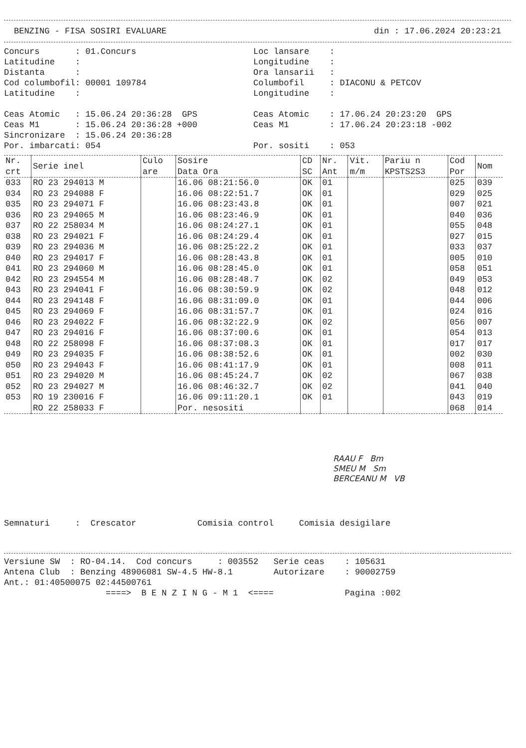BENZING - FISA SOSIRI EVALUARE din : 17.06.2024 20:23:21
Concurs       : 01.Concurs
Latitudine    :
Distanta      :
Cod columbofil: 00001 109784
Latitudine    :

Ceas Atomic   : 15.06.24 20:36:28  GPS
Ceas M1       : 15.06.24 20:36:28 +000
Sincronizare  : 15.06.24 20:36:28
Por. imbarcati: 054
Loc lansare    :
Longitudine    :
Ora lansarii   :
Columbofil     : DIACONU & PETCOV
Longitudine    :

Ceas Atomic    : 17.06.24 20:23:20  GPS
Ceas M1        : 17.06.24 20:23:18 -002

Por. sositi    : 053
| Nr. crt | Serie inel | Culo are | Sosire Data Ora | CD SC | Nr. Ant | Vit. m/m | Pariu n KPSTS2S3 | Cod Por | Nom |
| --- | --- | --- | --- | --- | --- | --- | --- | --- | --- |
| 033 | RO 23 294013 M | | 16.06 08:21:56.0 | OK | 01 | | | 025 | 039 |
| 034 | RO 23 294088 F | | 16.06 08:22:51.7 | OK | 01 | | | 029 | 025 |
| 035 | RO 23 294071 F | | 16.06 08:23:43.8 | OK | 01 | | | 007 | 021 |
| 036 | RO 23 294065 M | | 16.06 08:23:46.9 | OK | 01 | | | 040 | 036 |
| 037 | RO 22 258034 M | | 16.06 08:24:27.1 | OK | 01 | | | 055 | 048 |
| 038 | RO 23 294021 F | | 16.06 08:24:29.4 | OK | 01 | | | 027 | 015 |
| 039 | RO 23 294036 M | | 16.06 08:25:22.2 | OK | 01 | | | 033 | 037 |
| 040 | RO 23 294017 F | | 16.06 08:28:43.8 | OK | 01 | | | 005 | 010 |
| 041 | RO 23 294060 M | | 16.06 08:28:45.0 | OK | 01 | | | 058 | 051 |
| 042 | RO 23 294554 M | | 16.06 08:28:48.7 | OK | 02 | | | 049 | 053 |
| 043 | RO 23 294041 F | | 16.06 08:30:59.9 | OK | 02 | | | 048 | 012 |
| 044 | RO 23 294148 F | | 16.06 08:31:09.0 | OK | 01 | | | 044 | 006 |
| 045 | RO 23 294069 F | | 16.06 08:31:57.7 | OK | 01 | | | 024 | 016 |
| 046 | RO 23 294022 F | | 16.06 08:32:22.9 | OK | 02 | | | 056 | 007 |
| 047 | RO 23 294016 F | | 16.06 08:37:00.6 | OK | 01 | | | 054 | 013 |
| 048 | RO 22 258098 F | | 16.06 08:37:08.3 | OK | 01 | | | 017 | 017 |
| 049 | RO 23 294035 F | | 16.06 08:38:52.6 | OK | 01 | | | 002 | 030 |
| 050 | RO 23 294043 F | | 16.06 08:41:17.9 | OK | 01 | | | 008 | 011 |
| 051 | RO 23 294020 M | | 16.06 08:45:24.7 | OK | 02 | | | 067 | 038 |
| 052 | RO 23 294027 M | | 16.06 08:46:32.7 | OK | 02 | | | 041 | 040 |
| 053 | RO 19 230016 F | | 16.06 09:11:20.1 | OK | 01 | | | 043 | 019 |
| | RO 22 258033 F | | Por. nesositi | | | | | 068 | 014 |
RAAU F Bm
SMEU M Sm
BERCEANU M VB
Semnaturi     :  Crescator            Comisia control     Comisia desigilare
Versiune SW  : RO-04.14.  Cod concurs     : 003552   Serie ceas    : 105631
Antena Club  : Benzing 48906081 SW-4.5 HW-8.1        Autorizare    : 90002759
Ant.: 01:40500075 02:44500761
                    ====>  B E N Z I N G - M 1  <====              Pagina :002